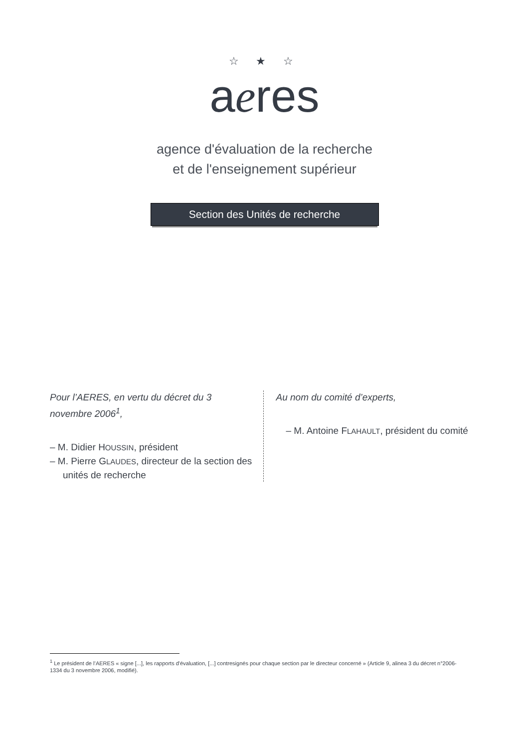☆ ★ ☆
aeres
agence d'évaluation de la recherche
et de l'enseignement supérieur
Section des Unités de recherche
Pour l’AERES, en vertu du décret du 3 novembre 2006<sup>1</sup>,
– M. Didier HOUSSIN, président
– M. Pierre GLAUDES, directeur de la section des unités de recherche
Au nom du comité d’experts,
– M. Antoine FLAHAULT, président du comité
<sup>1</sup> Le président de l’AERES « signe [...], les rapports d'évaluation, [...] contresignés pour chaque section par le directeur concerné » (Article 9, alinea 3 du décret n°2006-1334 du 3 novembre 2006, modifié).